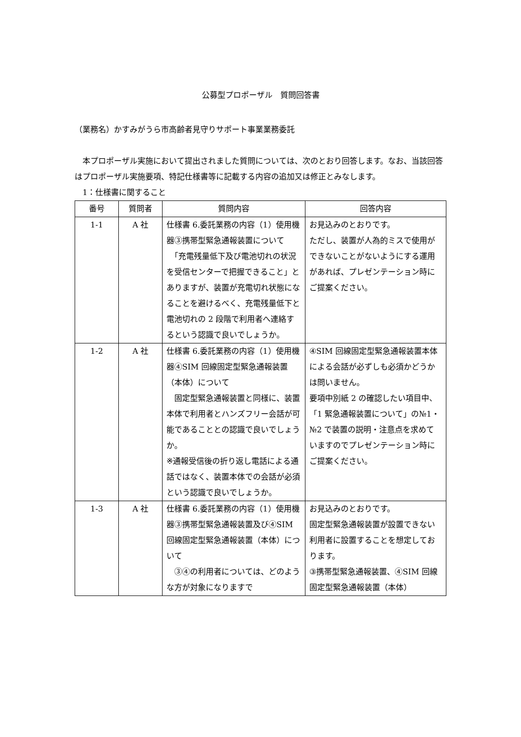公募型プロポーザル　質問回答書
（業務名）かすみがうら市高齢者見守りサポート事業業務委託
　本プロポーザル実施において提出されました質問については、次のとおり回答します。なお、当該回答はプロポーザル実施要項、特記仕様書等に記載する内容の追加又は修正とみなします。
　1：仕様書に関すること
| 番号 | 質問者 | 質問内容 | 回答内容 |
| --- | --- | --- | --- |
| 1-1 | A 社 | 仕様書 6.委託業務の内容（1）使用機器③携帯型緊急通報装置について 「充電残量低下及び電池切れの状況を受信センターで把握できること」とありますが、装置が充電切れ状態になることを避けるべく、充電残量低下と電池切れの 2 段階で利用者へ連絡するという認識で良いでしょうか。 | お見込みのとおりです。 ただし、装置が人為的ミスで使用ができないことがないようにする運用があれば、プレゼンテーション時にご提案ください。 |
| 1-2 | A 社 | 仕様書 6.委託業務の内容（1）使用機器④SIM 回線固定型緊急通報装置（本体）について 固定型緊急通報装置と同様に、装置本体で利用者とハンズフリー会話が可能であることとの認識で良いでしょうか。 ※通報受信後の折り返し電話による通話ではなく、装置本体での会話が必須という認識で良いでしょうか。 | ④SIM 回線固定型緊急通報装置本体による会話が必ずしも必須かどうかは問いません。 要項中別紙 2 の確認したい項目中、「1 緊急通報装置について」の№1・№2 で装置の説明・注意点を求めていますのでプレゼンテーション時にご提案ください。 |
| 1-3 | A 社 | 仕様書 6.委託業務の内容（1）使用機器③携帯型緊急通報装置及び④SIM 回線固定型緊急通報装置（本体）について ③④の利用者については、どのような方が対象になりますで | お見込みのとおりです。 固定型緊急通報装置が設置できない利用者に設置することを想定しております。 ③携帯型緊急通報装置、④SIM 回線固定型緊急通報装置（本体） |